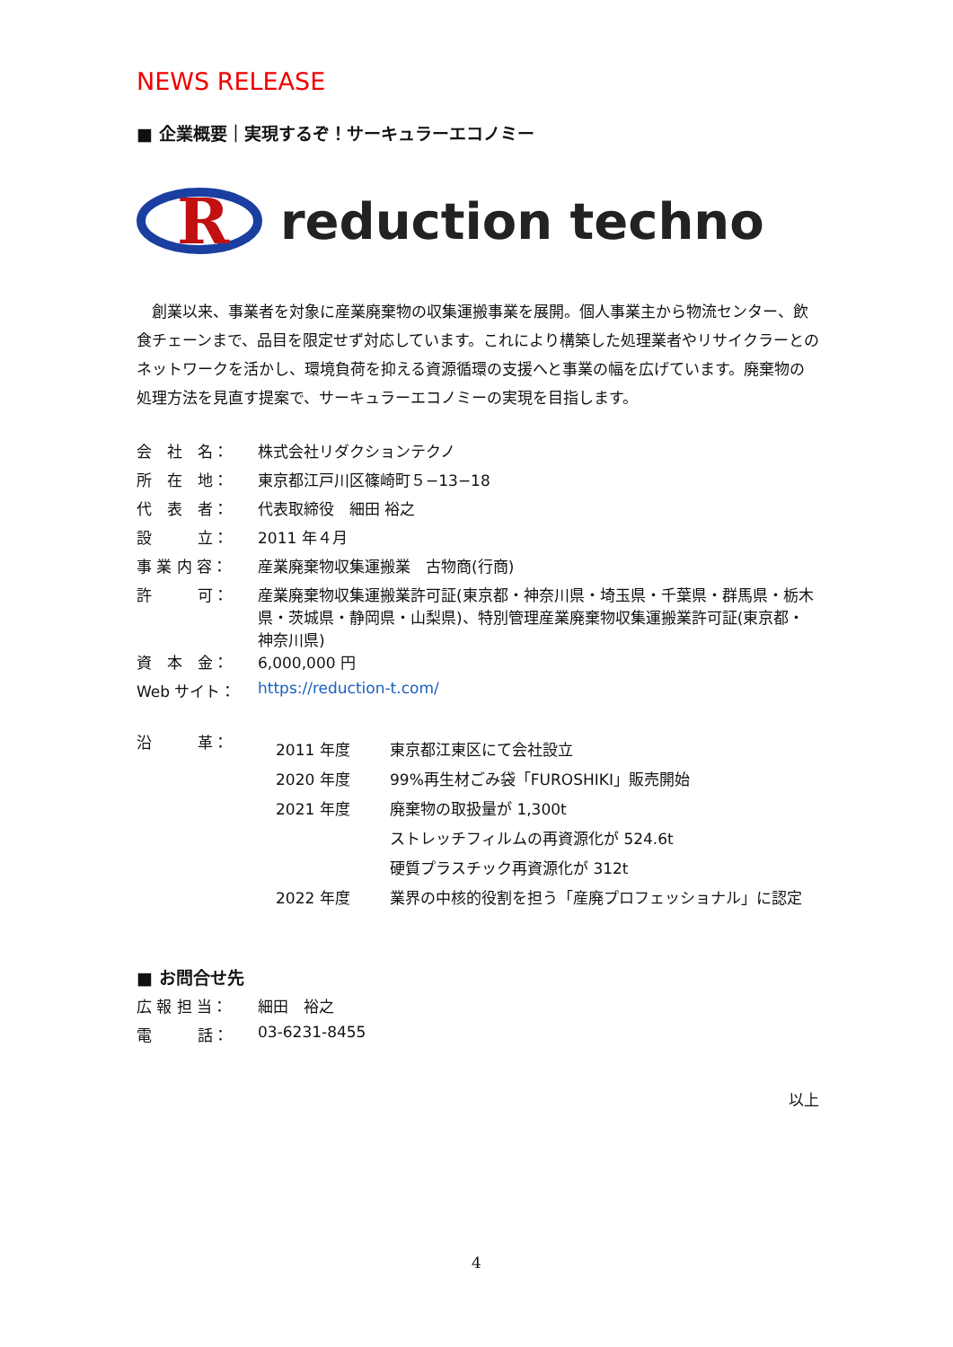NEWS RELEASE
■ 企業概要｜実現するぞ！サーキュラーエコノミー
R
reduction techno
創業以来、事業者を対象に産業廃棄物の収集運搬事業を展開。個人事業主から物流センター、飲食チェーンまで、品目を限定せず対応しています。これにより構築した処理業者やリサイクラーとのネットワークを活かし、環境負荷を抑える資源循環の支援へと事業の幅を広げています。廃棄物の処理方法を見直す提案で、サーキュラーエコノミーの実現を目指します。
| 会 社 名： | 株式会社リダクションテクノ |
| 所 在 地： | 東京都江戸川区篠崎町５−13−18 |
| 代 表 者： | 代表取締役 細田 裕之 |
| 設 立： | 2011 年４月 |
| 事 業 内 容： | 産業廃棄物収集運搬業 古物商(行商) |
| 許 可： | 産業廃棄物収集運搬業許可証(東京都・神奈川県・埼玉県・千葉県・群馬県・栃木県・茨城県・静岡県・山梨県)、特別管理産業廃棄物収集運搬業許可証(東京都・神奈川県) |
| 資 本 金： | 6,000,000 円 |
| Web サイト： | https://reduction-t.com/ |
| 沿 革： | / 2011 年度 / 東京都江東区にて会社設立 / / 2020 年度 / 99%再生材ごみ袋「FUROSHIKI」販売開始 / / 2021 年度 / 廃棄物の取扱量が 1,300t / / / ストレッチフィルムの再資源化が 524.6t / / / 硬質プラスチック再資源化が 312t / / 2022 年度 / 業界の中核的役割を担う「産廃プロフェッショナル」に認定 / |
■ お問合せ先
| 広 報 担 当： | 細田 裕之 |
| 電 話： | 03-6231-8455 |
以上
4